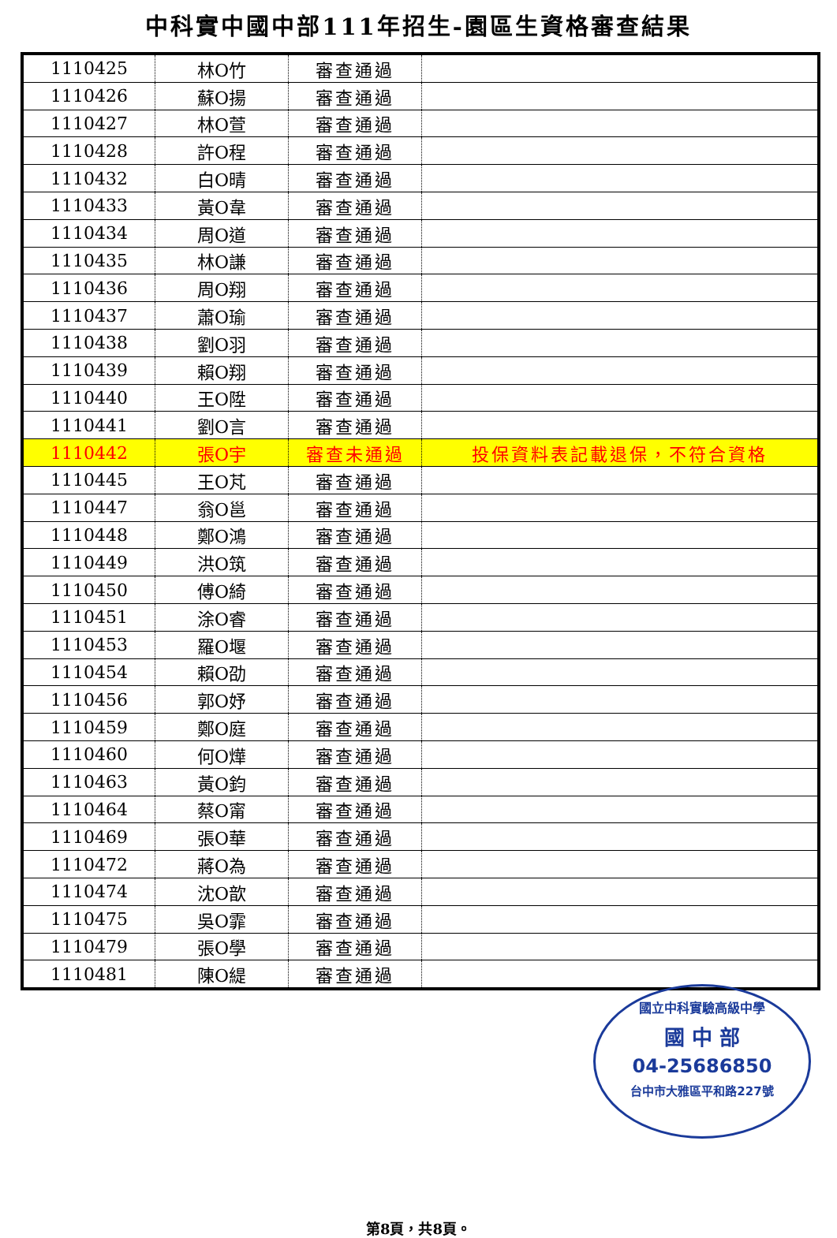中科實中國中部111年招生-園區生資格審查結果
| 1110425 | 林O竹 | 審查通過 | |
| 1110426 | 蘇O揚 | 審查通過 | |
| 1110427 | 林O萱 | 審查通過 | |
| 1110428 | 許O程 | 審查通過 | |
| 1110432 | 白O晴 | 審查通過 | |
| 1110433 | 黃O韋 | 審查通過 | |
| 1110434 | 周O道 | 審查通過 | |
| 1110435 | 林O謙 | 審查通過 | |
| 1110436 | 周O翔 | 審查通過 | |
| 1110437 | 蕭O瑜 | 審查通過 | |
| 1110438 | 劉O羽 | 審查通過 | |
| 1110439 | 賴O翔 | 審查通過 | |
| 1110440 | 王O陞 | 審查通過 | |
| 1110441 | 劉O言 | 審查通過 | |
| 1110442 | 張O宇 | 審查未通過 | 投保資料表記載退保，不符合資格 |
| 1110445 | 王O芃 | 審查通過 | |
| 1110447 | 翁O邕 | 審查通過 | |
| 1110448 | 鄭O鴻 | 審查通過 | |
| 1110449 | 洪O筑 | 審查通過 | |
| 1110450 | 傅O綺 | 審查通過 | |
| 1110451 | 涂O睿 | 審查通過 | |
| 1110453 | 羅O堰 | 審查通過 | |
| 1110454 | 賴O劭 | 審查通過 | |
| 1110456 | 郭O妤 | 審查通過 | |
| 1110459 | 鄭O庭 | 審查通過 | |
| 1110460 | 何O燁 | 審查通過 | |
| 1110463 | 黃O鈞 | 審查通過 | |
| 1110464 | 蔡O甯 | 審查通過 | |
| 1110469 | 張O華 | 審查通過 | |
| 1110472 | 蔣O為 | 審查通過 | |
| 1110474 | 沈O歆 | 審查通過 | |
| 1110475 | 吳O霏 | 審查通過 | |
| 1110479 | 張O學 | 審查通過 | |
| 1110481 | 陳O緹 | 審查通過 | |
國立中科實驗高級中學
國 中 部
04-25686850
台中市大雅區平和路227號
第8頁，共8頁。